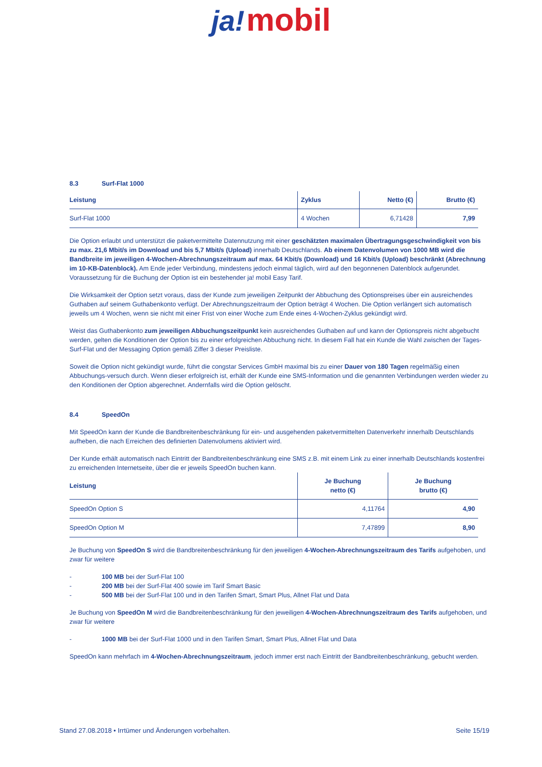ja! mobil
8.3 Surf-Flat 1000
| Leistung | Zyklus | Netto (€) | Brutto (€) |
| --- | --- | --- | --- |
| Surf-Flat 1000 | 4 Wochen | 6,71428 | 7,99 |
Die Option erlaubt und unterstützt die paketvermittelte Datennutzung mit einer geschätzten maximalen Übertragungsgeschwindigkeit von bis zu max. 21,6 Mbit/s im Download und bis 5,7 Mbit/s (Upload) innerhalb Deutschlands. Ab einem Datenvolumen von 1000 MB wird die Bandbreite im jeweiligen 4-Wochen-Abrechnungszeitraum auf max. 64 Kbit/s (Download) und 16 Kbit/s (Upload) beschränkt (Abrechnung im 10-KB-Datenblock). Am Ende jeder Verbindung, mindestens jedoch einmal täglich, wird auf den begonnenen Datenblock aufgerundet. Voraussetzung für die Buchung der Option ist ein bestehender ja! mobil Easy Tarif.
Die Wirksamkeit der Option setzt voraus, dass der Kunde zum jeweiligen Zeitpunkt der Abbuchung des Optionspreises über ein ausreichendes Guthaben auf seinem Guthabenkonto verfügt. Der Abrechnungszeitraum der Option beträgt 4 Wochen. Die Option verlängert sich automatisch jeweils um 4 Wochen, wenn sie nicht mit einer Frist von einer Woche zum Ende eines 4-Wochen-Zyklus gekündigt wird.
Weist das Guthabenkonto zum jeweiligen Abbuchungszeitpunkt kein ausreichendes Guthaben auf und kann der Optionspreis nicht abgebucht werden, gelten die Konditionen der Option bis zu einer erfolgreichen Abbuchung nicht. In diesem Fall hat ein Kunde die Wahl zwischen der Tages-Surf-Flat und der Messaging Option gemäß Ziffer 3 dieser Preisliste.
Soweit die Option nicht gekündigt wurde, führt die congstar Services GmbH maximal bis zu einer Dauer von 180 Tagen regelmäßig einen Abbuchungs-versuch durch. Wenn dieser erfolgreich ist, erhält der Kunde eine SMS-Information und die genannten Verbindungen werden wieder zu den Konditionen der Option abgerechnet. Andernfalls wird die Option gelöscht.
8.4 SpeedOn
Mit SpeedOn kann der Kunde die Bandbreitenbeschränkung für ein- und ausgehenden paketvermittelten Datenverkehr innerhalb Deutschlands aufheben, die nach Erreichen des definierten Datenvolumens aktiviert wird.
Der Kunde erhält automatisch nach Eintritt der Bandbreitenbeschränkung eine SMS z.B. mit einem Link zu einer innerhalb Deutschlands kostenfrei zu erreichenden Internetseite, über die er jeweils SpeedOn buchen kann.
| Leistung | Je Buchung netto (€) | Je Buchung brutto (€) |
| --- | --- | --- |
| SpeedOn Option S | 4,11764 | 4,90 |
| SpeedOn Option M | 7,47899 | 8,90 |
Je Buchung von SpeedOn S wird die Bandbreitenbeschränkung für den jeweiligen 4-Wochen-Abrechnungszeitraum des Tarifs aufgehoben, und zwar für weitere
- 100 MB bei der Surf-Flat 100
- 200 MB bei der Surf-Flat 400 sowie im Tarif Smart Basic
- 500 MB bei der Surf-Flat 100 und in den Tarifen Smart, Smart Plus, Allnet Flat und Data
Je Buchung von SpeedOn M wird die Bandbreitenbeschränkung für den jeweiligen 4-Wochen-Abrechnungszeitraum des Tarifs aufgehoben, und zwar für weitere
- 1000 MB bei der Surf-Flat 1000 und in den Tarifen Smart, Smart Plus, Allnet Flat und Data
SpeedOn kann mehrfach im 4-Wochen-Abrechnungszeitraum, jedoch immer erst nach Eintritt der Bandbreitenbeschränkung, gebucht werden.
Stand 27.08.2018 • Irrtümer und Änderungen vorbehalten. Seite 15/19